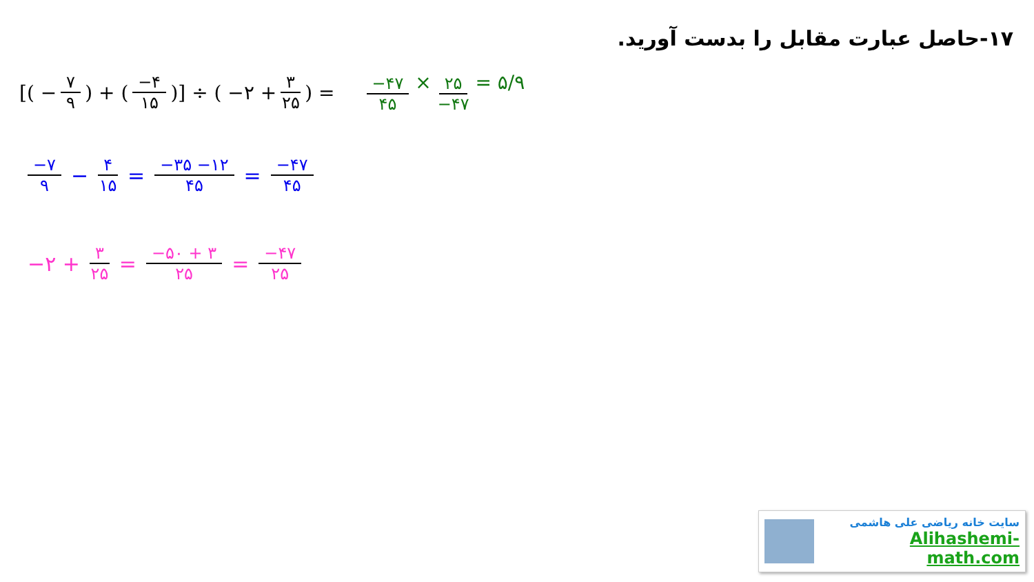۱۷-حاصل عبارت مقابل را بدست آورید.
[( − ۷ ۹ ) + ( −۴ ۱۵ )] ÷ ( −۲ + ۳ ۲۵ ) = −۴۷ ۴۵ × ۲۵ −۴۷ = ۵/۹
−۷ ۹ − ۴ ۱۵ = −۳۵ −۱۲ ۴۵ = −۴۷ ۴۵
−۲ + ۳ ۲۵ = −۵۰ + ۳ ۲۵ = −۴۷ ۲۵
سایت خانه ریاضی علی هاشمی
Alihashemi-math.com